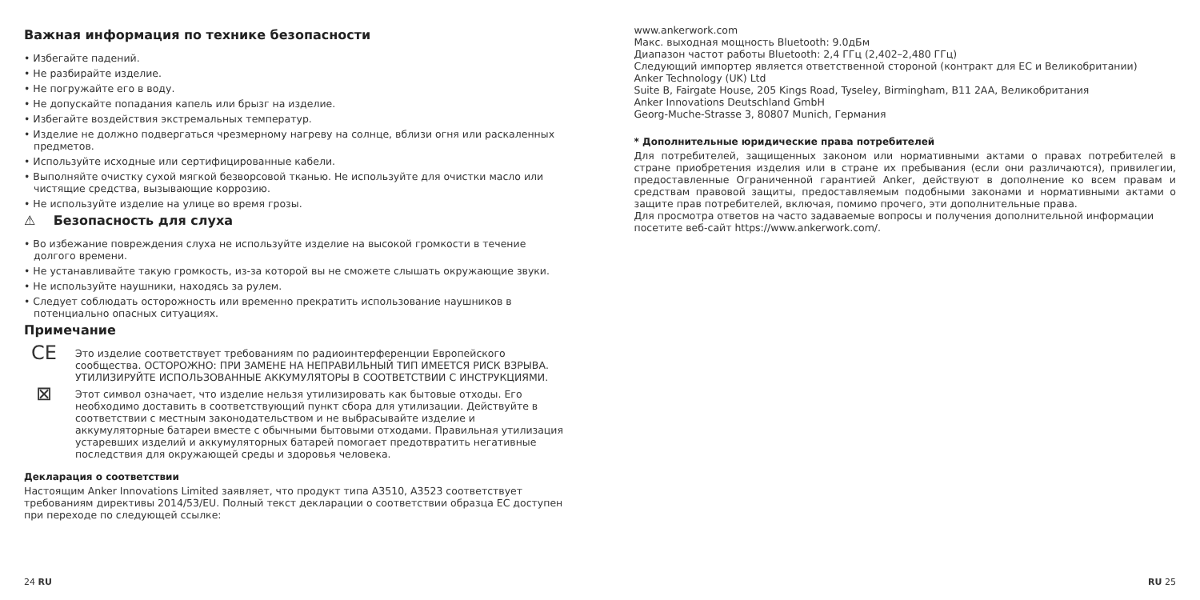Важная информация по технике безопасности
• Избегайте падений.
• Не разбирайте изделие.
• Не погружайте его в воду.
• Не допускайте попадания капель или брызг на изделие.
• Избегайте воздействия экстремальных температур.
• Изделие не должно подвергаться чрезмерному нагреву на солнце, вблизи огня или раскаленных предметов.
• Используйте исходные или сертифицированные кабели.
• Выполняйте очистку сухой мягкой безворсовой тканью. Не используйте для очистки масло или чистящие средства, вызывающие коррозию.
• Не используйте изделие на улице во время грозы.
⚠ Безопасность для слуха
• Во избежание повреждения слуха не используйте изделие на высокой громкости в течение долгого времени.
• Не устанавливайте такую громкость, из-за которой вы не сможете слышать окружающие звуки.
• Не используйте наушники, находясь за рулем.
• Следует соблюдать осторожность или временно прекратить использование наушников в потенциально опасных ситуациях.
Примечание
CE
Это изделие соответствует требованиям по радиоинтерференции Европейского сообщества. ОСТОРОЖНО: ПРИ ЗАМЕНЕ НА НЕПРАВИЛЬНЫЙ ТИП ИМЕЕТСЯ РИСК ВЗРЫВА. УТИЛИЗИРУЙТЕ ИСПОЛЬЗОВАННЫЕ АККУМУЛЯТОРЫ В СООТВЕТСТВИИ С ИНСТРУКЦИЯМИ.
⊠
Этот символ означает, что изделие нельзя утилизировать как бытовые отходы. Его необходимо доставить в соответствующий пункт сбора для утилизации. Действуйте в соответствии с местным законодательством и не выбрасывайте изделие и аккумуляторные батареи вместе с обычными бытовыми отходами. Правильная утилизация устаревших изделий и аккумуляторных батарей помогает предотвратить негативные последствия для окружающей среды и здоровья человека.
Декларация о соответствии
Настоящим Anker Innovations Limited заявляет, что продукт типа A3510, A3523 соответствует требованиям директивы 2014/53/EU. Полный текст декларации о соответствии образца ЕС доступен при переходе по следующей ссылке:
www.ankerwork.com
Макс. выходная мощность Bluetooth: 9.0дБм
Диапазон частот работы Bluetooth: 2,4 ГГц (2,402–2,480 ГГц)
Следующий импортер является ответственной стороной (контракт для ЕС и Великобритании)
Anker Technology (UK) Ltd
Suite B, Fairgate House, 205 Kings Road, Tyseley, Birmingham, B11 2AA, Великобритания
Anker Innovations Deutschland GmbH
Georg-Muche-Strasse 3, 80807 Munich, Германия
* Дополнительные юридические права потребителей
Для потребителей, защищенных законом или нормативными актами о правах потребителей в стране приобретения изделия или в стране их пребывания (если они различаются), привилегии, предоставленные Ограниченной гарантией Anker, действуют в дополнение ко всем правам и средствам правовой защиты, предоставляемым подобными законами и нормативными актами о защите прав потребителей, включая, помимо прочего, эти дополнительные права.
Для просмотра ответов на часто задаваемые вопросы и получения дополнительной информации посетите веб-сайт https://www.ankerwork.com/.
24 RU RU 25